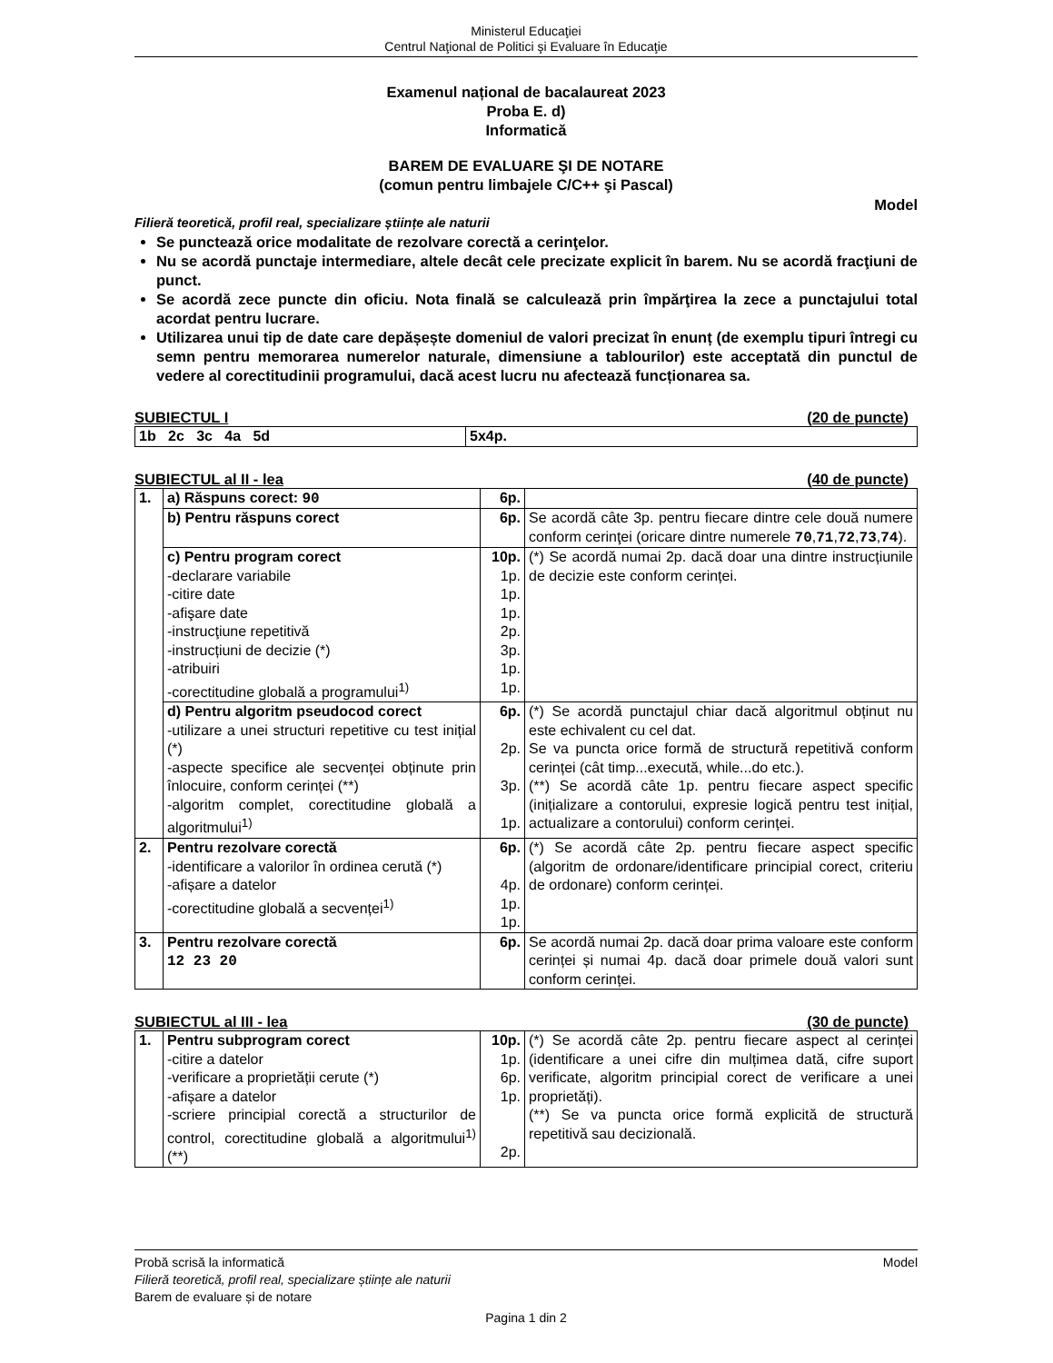Ministerul Educaţiei
Centrul Naţional de Politici şi Evaluare în Educaţie
Examenul național de bacalaureat 2023
Proba E. d)
Informatică
BAREM DE EVALUARE ŞI DE NOTARE
(comun pentru limbajele C/C++ şi Pascal)
Model
Filieră teoretică, profil real, specializare științe ale naturii
Se punctează orice modalitate de rezolvare corectă a cerinţelor.
Nu se acordă punctaje intermediare, altele decât cele precizate explicit în barem. Nu se acordă fracţiuni de punct.
Se acordă zece puncte din oficiu. Nota finală se calculează prin împărţirea la zece a punctajului total acordat pentru lucrare.
Utilizarea unui tip de date care depășește domeniul de valori precizat în enunț (de exemplu tipuri întregi cu semn pentru memorarea numerelor naturale, dimensiune a tablourilor) este acceptată din punctul de vedere al corectitudinii programului, dacă acest lucru nu afectează funcționarea sa.
SUBIECTUL I (20 de puncte)
| 1b 2c 3c 4a 5d | 5x4p. |
SUBIECTUL al II - lea (40 de puncte)
| 1. | a) Răspuns corect: 90 | 6p. | |
| | b) Pentru răspuns corect | 6p. | Se acordă câte 3p. pentru fiecare dintre cele două numere conform cerinţei (oricare dintre numerele 70 , 71 , 72 , 73 , 74 ). |
| | c) Pentru program corect -declarare variabile -citire date -afişare date -instrucţiune repetitivă -instrucțiuni de decizie (*) -atribuiri -corectitudine globală a programului<sup>1)</sup> | 10p. 1p. 1p. 1p. 2p. 3p. 1p. 1p. | (*) Se acordă numai 2p. dacă doar una dintre instrucțiunile de decizie este conform cerinței. |
| | d) Pentru algoritm pseudocod corect -utilizare a unei structuri repetitive cu test inițial (*) -aspecte specifice ale secvenței obținute prin înlocuire, conform cerinței (**) -algoritm complet, corectitudine globală a algoritmului<sup>1)</sup> | 6p. 2p. 3p. 1p. | (*) Se acordă punctajul chiar dacă algoritmul obținut nu este echivalent cu cel dat. Se va puncta orice formă de structură repetitivă conform cerinței (cât timp...execută, while...do etc.). (**) Se acordă câte 1p. pentru fiecare aspect specific (inițializare a contorului, expresie logică pentru test inițial, actualizare a contorului) conform cerinței. |
| 2. | Pentru rezolvare corectă -identificare a valorilor în ordinea cerută (*) -afișare a datelor -corectitudine globală a secvenței<sup>1)</sup> | 6p. 4p. 1p. 1p. | (*) Se acordă câte 2p. pentru fiecare aspect specific (algoritm de ordonare/identificare principial corect, criteriu de ordonare) conform cerinței. |
| 3. | Pentru rezolvare corectă 12 23 20 | 6p. | Se acordă numai 2p. dacă doar prima valoare este conform cerinței și numai 4p. dacă doar primele două valori sunt conform cerinței. |
SUBIECTUL al III - lea (30 de puncte)
| 1. | Pentru subprogram corect -citire a datelor -verificare a proprietății cerute (*) -afișare a datelor -scriere principial corectă a structurilor de control, corectitudine globală a algoritmului<sup>1)</sup> (**) | 10p. 1p. 6p. 1p. 2p. | (*) Se acordă câte 2p. pentru fiecare aspect al cerinței (identificare a unei cifre din mulțimea dată, cifre suport verificate, algoritm principial corect de verificare a unei proprietăți). (**) Se va puncta orice formă explicită de structură repetitivă sau decizională. |
Probă scrisă la informatică Model
Filieră teoretică, profil real, specializare științe ale naturii
Barem de evaluare și de notare
Pagina 1 din 2